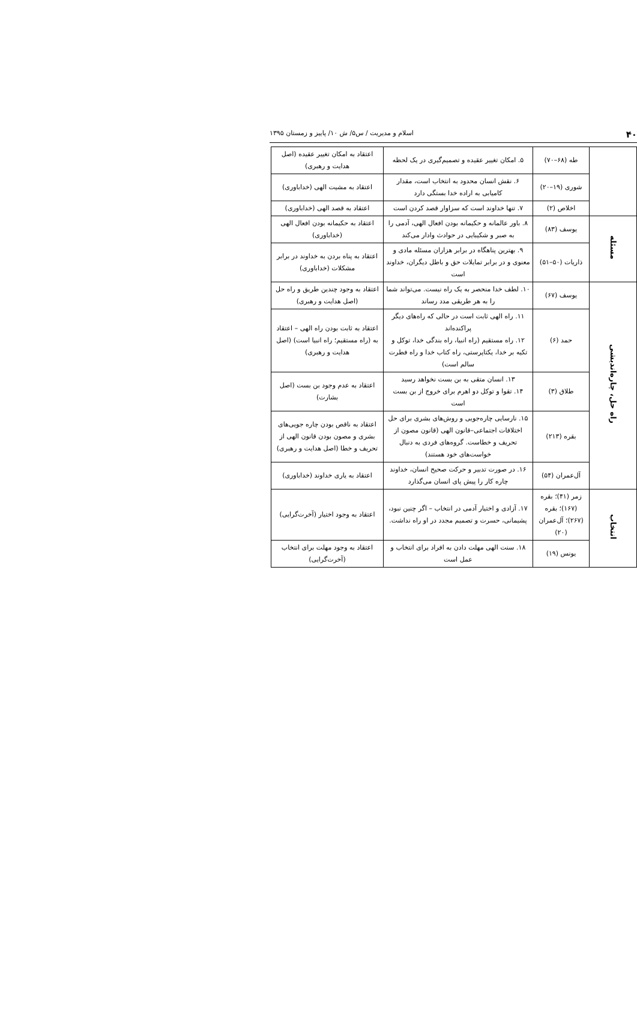۴۰ اسلام و مدیریت / س۵/ ش ۱۰/ پاییز و زمستان ۱۳۹۵
| | طه (۶۸–۷۰) | ۵. امکان تغییر عقیده و تصمیم‌گیری در یک لحظه | اعتقاد به امکان تغییر عقیده (اصل هدایت و رهبری) |
| | شوری (۱۹–۲۰) | ۶. نقش انسان محدود به انتخاب است، مقدار کامیابی به اراده خدا بستگی دارد | اعتقاد به مشیت الهی (خداباوری) |
| | اخلاص (۲) | ۷. تنها خداوند است که سزاوار قصد کردن است | اعتقاد به قصد الهی (خداباوری) |
| مسئله | یوسف (۸۳) | ۸. باور عالمانه و حکیمانه بودن افعال الهی، آدمی را به صبر و شکیبایی در حوادث وادار می‌کند | اعتقاد به حکیمانه بودن افعال الهی (خداباوری) |
| | ذاریات (۵۰–۵۱) | ۹. بهترین پناهگاه در برابر هزاران مسئله مادی و معنوی و در برابر تمایلات حق و باطل دیگران، خداوند است | اعتقاد به پناه بردن به خداوند در برابر مشکلات (خداباوری) |
| راه حل، چاره‌اندیشی | یوسف (۶۷) | ۱۰. لطف خدا منحصر به یک راه نیست. می‌تواند شما را به هر طریقی مدد رساند | اعتقاد به وجود چندین طریق و راه حل (اصل هدایت و رهبری) |
| | حمد (۶) | ۱۱. راه الهی ثابت است در حالی که راه‌های دیگر پراکنده‌اند ۱۲. راه مستقیم (راه انبیا، راه بندگی خدا، توکل و تکیه بر خدا، یکتاپرستی، راه کتاب خدا و راه فطرت سالم است) | اعتقاد به ثابت بودن راه الهی – اعتقاد به (راه مستقیم؛ راه انبیا است) (اصل هدایت و رهبری) |
| | طلاق (۳) | ۱۳. انسان متقی به بن بست نخواهد رسید ۱۴. تقوا و توکل دو اهرم برای خروج از بن بست است | اعتقاد به عدم وجود بن بست (اصل بشارت) |
| | بقره (۲۱۳) | ۱۵. نارسایی چاره‌جویی و روش‌های بشری برای حل اختلافات اجتماعی–قانون الهی (قانون مصون از تحریف و خطاست. گروه‌های فردی به دنبال خواست‌های خود هستند) | اعتقاد به ناقص بودن چاره جویی‌های بشری و مصون بودن قانون الهی از تحریف و خطا (اصل هدایت و رهبری) |
| | آل‌عمران (۵۴) | ۱۶. در صورت تدبیر و حرکت صحیح انسان، خداوند چاره کار را پیش پای انسان می‌گذارد | اعتقاد به یاری خداوند (خداباوری) |
| انتخاب | زمر (۴۱)؛ بقره (۱۶۷)؛ بقره (۲۶۷)؛ آل‌عمران (۲۰) | ۱۷. آزادی و اختیار آدمی در انتخاب – اگر چنین نبود، پشیمانی، حسرت و تصمیم مجدد در او راه نداشت. | اعتقاد به وجود اختیار (آخرت‌گرایی) |
| | یونس (۱۹) | ۱۸. سنت الهی مهلت دادن به افراد برای انتخاب و عمل است | اعتقاد به وجود مهلت برای انتخاب (آخرت‌گرایی) |